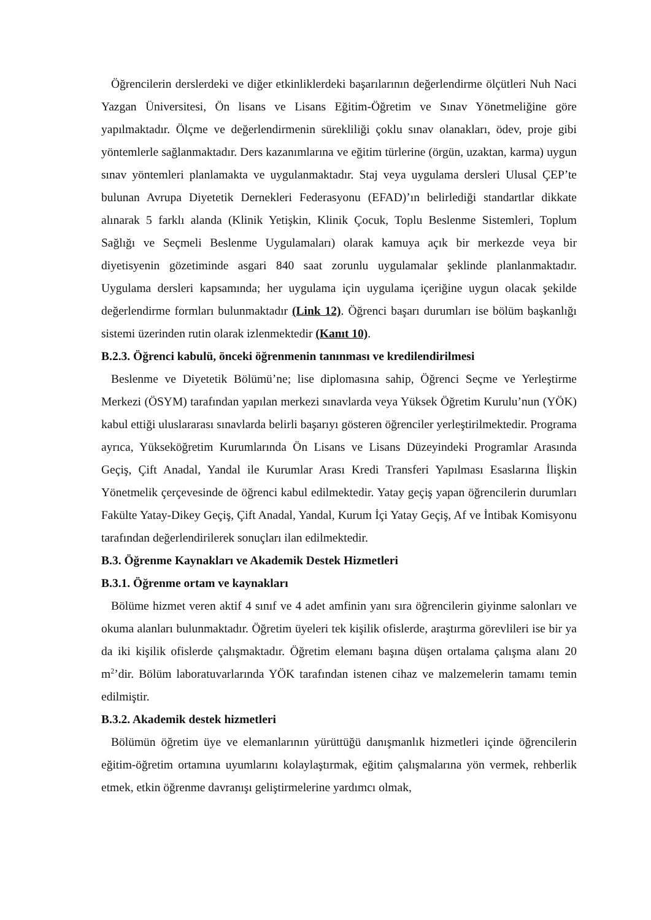Öğrencilerin derslerdeki ve diğer etkinliklerdeki başarılarının değerlendirme ölçütleri Nuh Naci Yazgan Üniversitesi, Ön lisans ve Lisans Eğitim-Öğretim ve Sınav Yönetmeliğine göre yapılmaktadır. Ölçme ve değerlendirmenin sürekliliği çoklu sınav olanakları, ödev, proje gibi yöntemlerle sağlanmaktadır. Ders kazanımlarına ve eğitim türlerine (örgün, uzaktan, karma) uygun sınav yöntemleri planlamakta ve uygulanmaktadır. Staj veya uygulama dersleri Ulusal ÇEP’te bulunan Avrupa Diyetetik Dernekleri Federasyonu (EFAD)’ın belirlediği standartlar dikkate alınarak 5 farklı alanda (Klinik Yetişkin, Klinik Çocuk, Toplu Beslenme Sistemleri, Toplum Sağlığı ve Seçmeli Beslenme Uygulamaları) olarak kamuya açık bir merkezde veya bir diyetisyenin gözetiminde asgari 840 saat zorunlu uygulamalar şeklinde planlanmaktadır. Uygulama dersleri kapsamında; her uygulama için uygulama içeriğine uygun olacak şekilde değerlendirme formları bulunmaktadır (Link 12). Öğrenci başarı durumları ise bölüm başkanlığı sistemi üzerinden rutin olarak izlenmektedir (Kanıt 10).
B.2.3. Öğrenci kabulü, önceki öğrenmenin tanınması ve kredilendirilmesi
Beslenme ve Diyetetik Bölümü’ne; lise diplomasına sahip, Öğrenci Seçme ve Yerleştirme Merkezi (ÖSYM) tarafından yapılan merkezi sınavlarda veya Yüksek Öğretim Kurulu’nun (YÖK) kabul ettiği uluslararası sınavlarda belirli başarıyı gösteren öğrenciler yerleştirilmektedir. Programa ayrıca, Yükseköğretim Kurumlarında Ön Lisans ve Lisans Düzeyindeki Programlar Arasında Geçiş, Çift Anadal, Yandal ile Kurumlar Arası Kredi Transferi Yapılması Esaslarına İlişkin Yönetmelik çerçevesinde de öğrenci kabul edilmektedir. Yatay geçiş yapan öğrencilerin durumları Fakülte Yatay-Dikey Geçiş, Çift Anadal, Yandal, Kurum İçi Yatay Geçiş, Af ve İntibak Komisyonu tarafından değerlendirilerek sonuçları ilan edilmektedir.
B.3. Öğrenme Kaynakları ve Akademik Destek Hizmetleri
B.3.1. Öğrenme ortam ve kaynakları
Bölüme hizmet veren aktif 4 sınıf ve 4 adet amfinin yanı sıra öğrencilerin giyinme salonları ve okuma alanları bulunmaktadır. Öğretim üyeleri tek kişilik ofislerde, araştırma görevlileri ise bir ya da iki kişilik ofislerde çalışmaktadır. Öğretim elemanı başına düşen ortalama çalışma alanı 20 m<sup>2</sup>’dir. Bölüm laboratuvarlarında YÖK tarafından istenen cihaz ve malzemelerin tamamı temin edilmiştir.
B.3.2. Akademik destek hizmetleri
Bölümün öğretim üye ve elemanlarının yürüttüğü danışmanlık hizmetleri içinde öğrencilerin eğitim-öğretim ortamına uyumlarını kolaylaştırmak, eğitim çalışmalarına yön vermek, rehberlik etmek, etkin öğrenme davranışı geliştirmelerine yardımcı olmak,